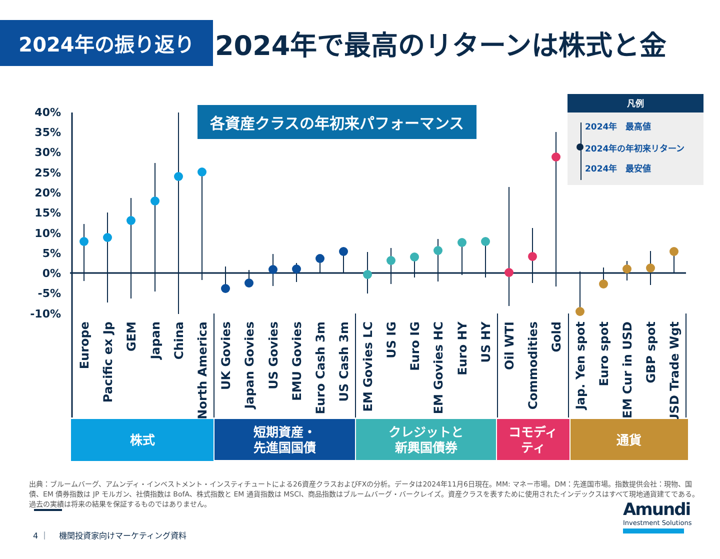2024年の振り返り
2024年で最高のリターンは株式と金
各資産クラスの年初来パフォーマンス
凡例
2024年　最高値
2024年の年初来リターン
2024年　最安値
40%
35%
30%
25%
20%
15%
10%
5%
0%
-5%
-10%
Europe
Pacific ex Jp
GEM
Japan
China
North America
UK Govies
Japan Govies
US Govies
EMU Govies
Euro Cash 3m
US Cash 3m
EM Govies LC
US IG
Euro IG
EM Govies HC
Euro HY
US HY
Oil WTI
Commodities
Gold
Jap. Yen spot
Euro spot
EM Cur in USD
GBP spot
USD Trade Wgt
株式
短期資産・
先進国国債
クレジットと
新興国債券
コモディ
ティ
通貨
出典：ブルームバーグ、アムンディ・インベストメント・インスティチュートによる26資産クラスおよびFXの分析。データは2024年11月6日現在。MM: マネー市場。DM：先進国市場。指数提供会社：現物、国債、EM 債券指数は JP モルガン、社債指数は BofA、株式指数と EM 通貨指数は MSCI、商品指数はブルームバーグ・バークレイズ。資産クラスを表すために使用されたインデックスはすべて現地通貨建てである。過去の実績は将来の結果を保証するものではありません。
4 ｜　 機関投資家向けマーケティング資料
Amundi
Investment Solutions